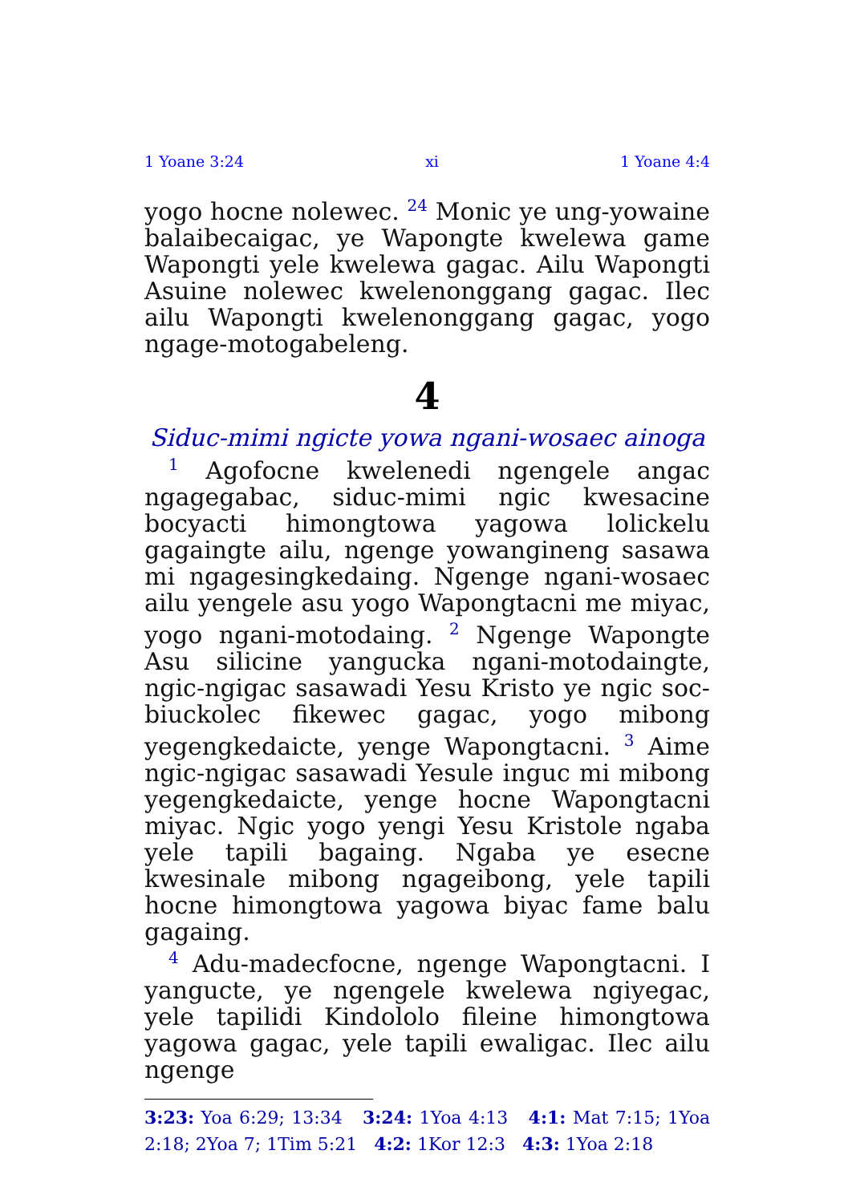1 Yoane 3:24 xi 1 Yoane 4:4
yogo hocne nolewec. <sup>24</sup> Monic ye ung-yowaine balaibecaigac, ye Wapongte kwelewa game Wapongti yele kwelewa gagac. Ailu Wapongti Asuine nolewec kwelenonggang gagac. Ilec ailu Wapongti kwelenonggang gagac, yogo ngage-motogabeleng.
4
Siduc-mimi ngicte yowa ngani-wosaec ainoga
<sup>1</sup> Agofocne kwelenedi ngengele angac ngagegabac, siduc-mimi ngic kwesacine bocyacti himongtowa yagowa lolickelu gagaingte ailu, ngenge yowangineng sasawa mi ngagesingkedaing. Ngenge ngani-wosaec ailu yengele asu yogo Wapongtacni me miyac, yogo ngani-motodaing. <sup>2</sup> Ngenge Wapongte Asu silicine yangucka ngani-motodaingte, ngic-ngigac sasawadi Yesu Kristo ye ngic soc-biuckolec fikewec gagac, yogo mibong yegengkedaicte, yenge Wapongtacni. <sup>3</sup> Aime ngic-ngigac sasawadi Yesule inguc mi mibong yegengkedaicte, yenge hocne Wapongtacni miyac. Ngic yogo yengi Yesu Kristole ngaba yele tapili bagaing. Ngaba ye esecne kwesinale mibong ngageibong, yele tapili hocne himongtowa yagowa biyac fame balu gagaing.
<sup>4</sup> Adu-madecfocne, ngenge Wapongtacni. I yangucte, ye ngengele kwelewa ngiyegac, yele tapilidi Kindololo fileine himongtowa yagowa gagac, yele tapili ewaligac. Ilec ailu ngenge
3:23: Yoa 6:29; 13:34 3:24: 1Yoa 4:13 4:1: Mat 7:15; 1Yoa 2:18; 2Yoa 7; 1Tim 5:21 4:2: 1Kor 12:3 4:3: 1Yoa 2:18